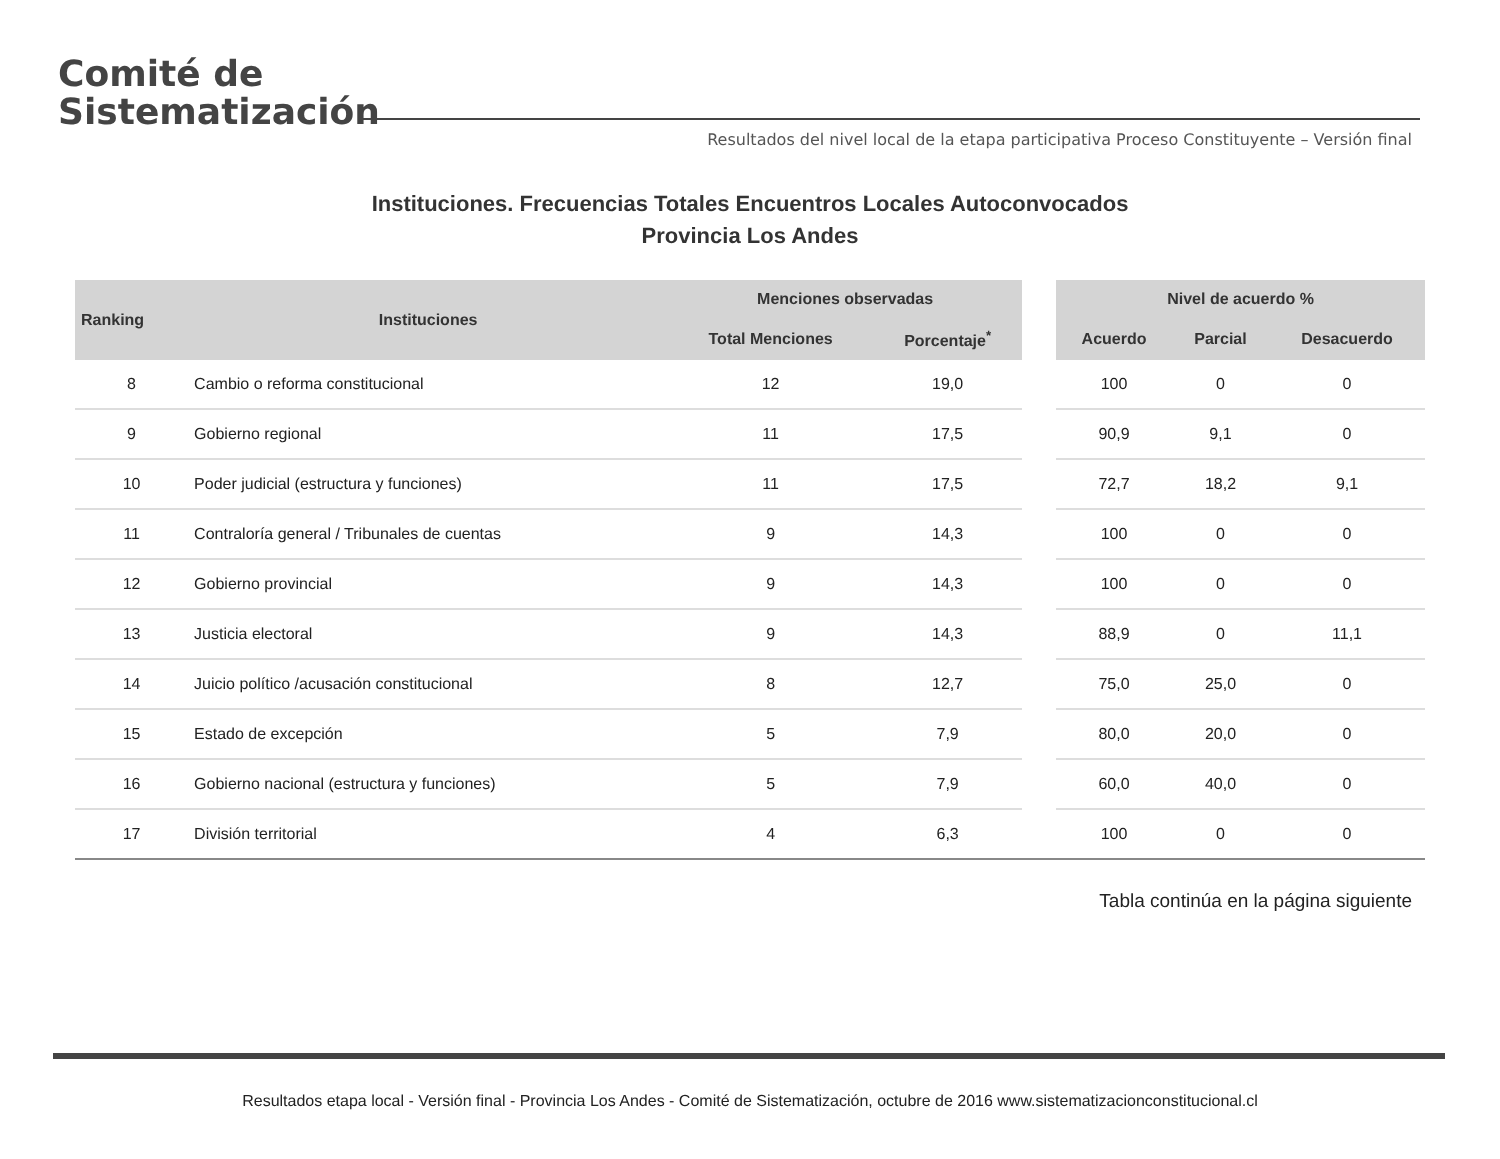Comité de
Sistematización
Resultados del nivel local de la etapa participativa Proceso Constituyente – Versión final
Instituciones. Frecuencias Totales Encuentros Locales Autoconvocados
Provincia Los Andes
| Ranking | Instituciones | Menciones observadas | | | Nivel de acuerdo % | | |
| --- | --- | --- | --- | --- | --- | --- | --- |
| | | Total Menciones | Porcentaje<sup>*</sup> | | Acuerdo | Parcial | Desacuerdo |
| 8 | Cambio o reforma constitucional | 12 | 19,0 | | 100 | 0 | 0 |
| 9 | Gobierno regional | 11 | 17,5 | | 90,9 | 9,1 | 0 |
| 10 | Poder judicial (estructura y funciones) | 11 | 17,5 | | 72,7 | 18,2 | 9,1 |
| 11 | Contraloría general / Tribunales de cuentas | 9 | 14,3 | | 100 | 0 | 0 |
| 12 | Gobierno provincial | 9 | 14,3 | | 100 | 0 | 0 |
| 13 | Justicia electoral | 9 | 14,3 | | 88,9 | 0 | 11,1 |
| 14 | Juicio político /acusación constitucional | 8 | 12,7 | | 75,0 | 25,0 | 0 |
| 15 | Estado de excepción | 5 | 7,9 | | 80,0 | 20,0 | 0 |
| 16 | Gobierno nacional (estructura y funciones) | 5 | 7,9 | | 60,0 | 40,0 | 0 |
| 17 | División territorial | 4 | 6,3 | | 100 | 0 | 0 |
Tabla continúa en la página siguiente
Resultados etapa local - Versión final - Provincia Los Andes - Comité de Sistematización, octubre de 2016 www.sistematizacionconstitucional.cl